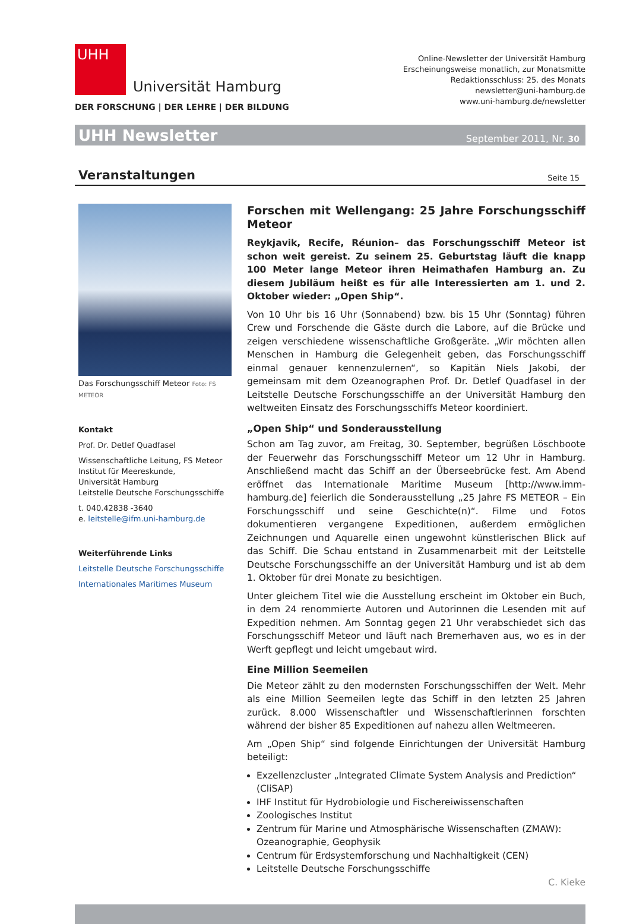UHH
Universität Hamburg
DER FORSCHUNG | DER LEHRE | DER BILDUNG
Online-Newsletter der Universität Hamburg
Erscheinungsweise monatlich, zur Monatsmitte
Redaktionsschluss: 25. des Monats
newsletter@uni-hamburg.de
www.uni-hamburg.de/newsletter
UHH Newsletter September 2011, Nr. 30
Veranstaltungen
Seite 15
Das Forschungsschiff Meteor Foto: FS METEOR
Kontakt
Prof. Dr. Detlef Quadfasel
Wissenschaftliche Leitung, FS Meteor
Institut für Meereskunde,
Universität Hamburg
Leitstelle Deutsche Forschungsschiffe
t. 040.42838 -3640
e. leitstelle@ifm.uni-hamburg.de
Weiterführende Links
Leitstelle Deutsche Forschungsschiffe
Internationales Maritimes Museum
Forschen mit Wellengang: 25 Jahre Forschungsschiff Meteor
Reykjavik, Recife, Réunion– das Forschungsschiff Meteor ist schon weit gereist. Zu seinem 25. Geburtstag läuft die knapp 100 Meter lange Meteor ihren Heimathafen Hamburg an. Zu diesem Jubiläum heißt es für alle Interessierten am 1. und 2. Oktober wieder: „Open Ship“.
Von 10 Uhr bis 16 Uhr (Sonnabend) bzw. bis 15 Uhr (Sonntag) führen Crew und Forschende die Gäste durch die Labore, auf die Brücke und zeigen verschiedene wissenschaftliche Großgeräte. „Wir möchten allen Menschen in Hamburg die Gelegenheit geben, das Forschungsschiff einmal genauer kennenzulernen“, so Kapitän Niels Jakobi, der gemeinsam mit dem Ozeanographen Prof. Dr. Detlef Quadfasel in der Leitstelle Deutsche Forschungsschiffe an der Universität Hamburg den weltweiten Einsatz des Forschungsschiffs Meteor koordiniert.
„Open Ship“ und Sonderausstellung
Schon am Tag zuvor, am Freitag, 30. September, begrüßen Löschboote der Feuerwehr das Forschungsschiff Meteor um 12 Uhr in Hamburg. Anschließend macht das Schiff an der Überseebrücke fest. Am Abend eröffnet das Internationale Maritime Museum [http://www.imm-hamburg.de] feierlich die Sonderausstellung „25 Jahre FS METEOR – Ein Forschungsschiff und seine Geschichte(n)“. Filme und Fotos dokumentieren vergangene Expeditionen, außerdem ermöglichen Zeichnungen und Aquarelle einen ungewohnt künstlerischen Blick auf das Schiff. Die Schau entstand in Zusammenarbeit mit der Leitstelle Deutsche Forschungsschiffe an der Universität Hamburg und ist ab dem 1. Oktober für drei Monate zu besichtigen.
Unter gleichem Titel wie die Ausstellung erscheint im Oktober ein Buch, in dem 24 renommierte Autoren und Autorinnen die Lesenden mit auf Expedition nehmen. Am Sonntag gegen 21 Uhr verabschiedet sich das Forschungsschiff Meteor und läuft nach Bremerhaven aus, wo es in der Werft gepflegt und leicht umgebaut wird.
Eine Million Seemeilen
Die Meteor zählt zu den modernsten Forschungsschiffen der Welt. Mehr als eine Million Seemeilen legte das Schiff in den letzten 25 Jahren zurück. 8.000 Wissenschaftler und Wissenschaftlerinnen forschten während der bisher 85 Expeditionen auf nahezu allen Weltmeeren.
Am „Open Ship“ sind folgende Einrichtungen der Universität Hamburg beteiligt:
Exzellenzcluster „Integrated Climate System Analysis and Prediction“ (CliSAP)
IHF Institut für Hydrobiologie und Fischereiwissenschaften
Zoologisches Institut
Zentrum für Marine und Atmosphärische Wissenschaften (ZMAW): Ozeanographie, Geophysik
Centrum für Erdsystemforschung und Nachhaltigkeit (CEN)
Leitstelle Deutsche Forschungsschiffe
C. Kieke